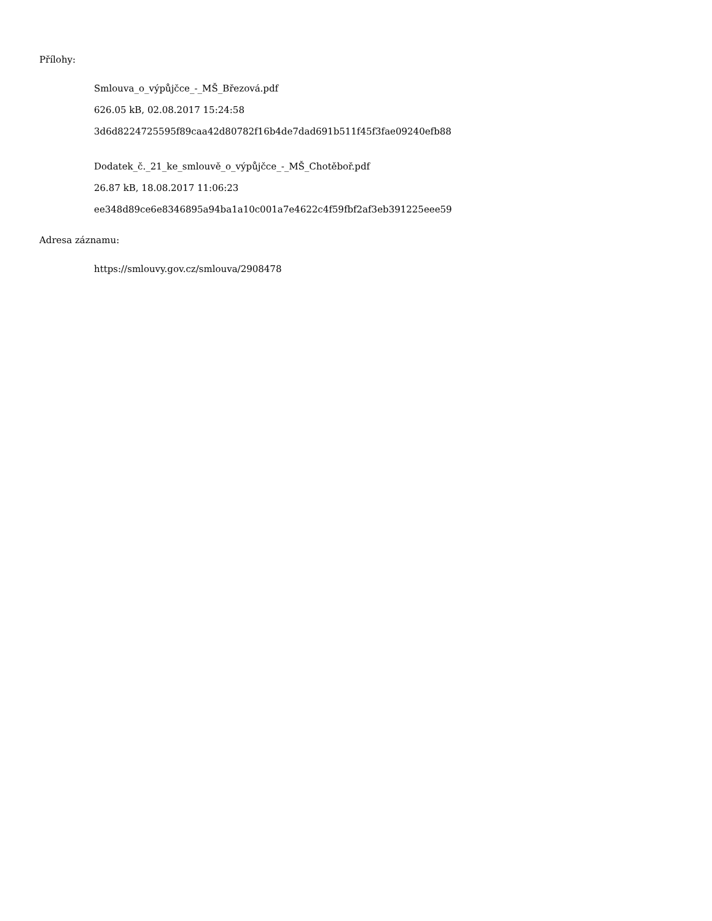Přílohy:
Smlouva_o_výpůjčce_-_MŠ_Březová.pdf
626.05 kB, 02.08.2017 15:24:58
3d6d8224725595f89caa42d80782f16b4de7dad691b511f45f3fae09240efb88
Dodatek_č._21_ke_smlouvě_o_výpůjčce_-_MŠ_Chotěboř.pdf
26.87 kB, 18.08.2017 11:06:23
ee348d89ce6e8346895a94ba1a10c001a7e4622c4f59fbf2af3eb391225eee59
Adresa záznamu:
https://smlouvy.gov.cz/smlouva/2908478